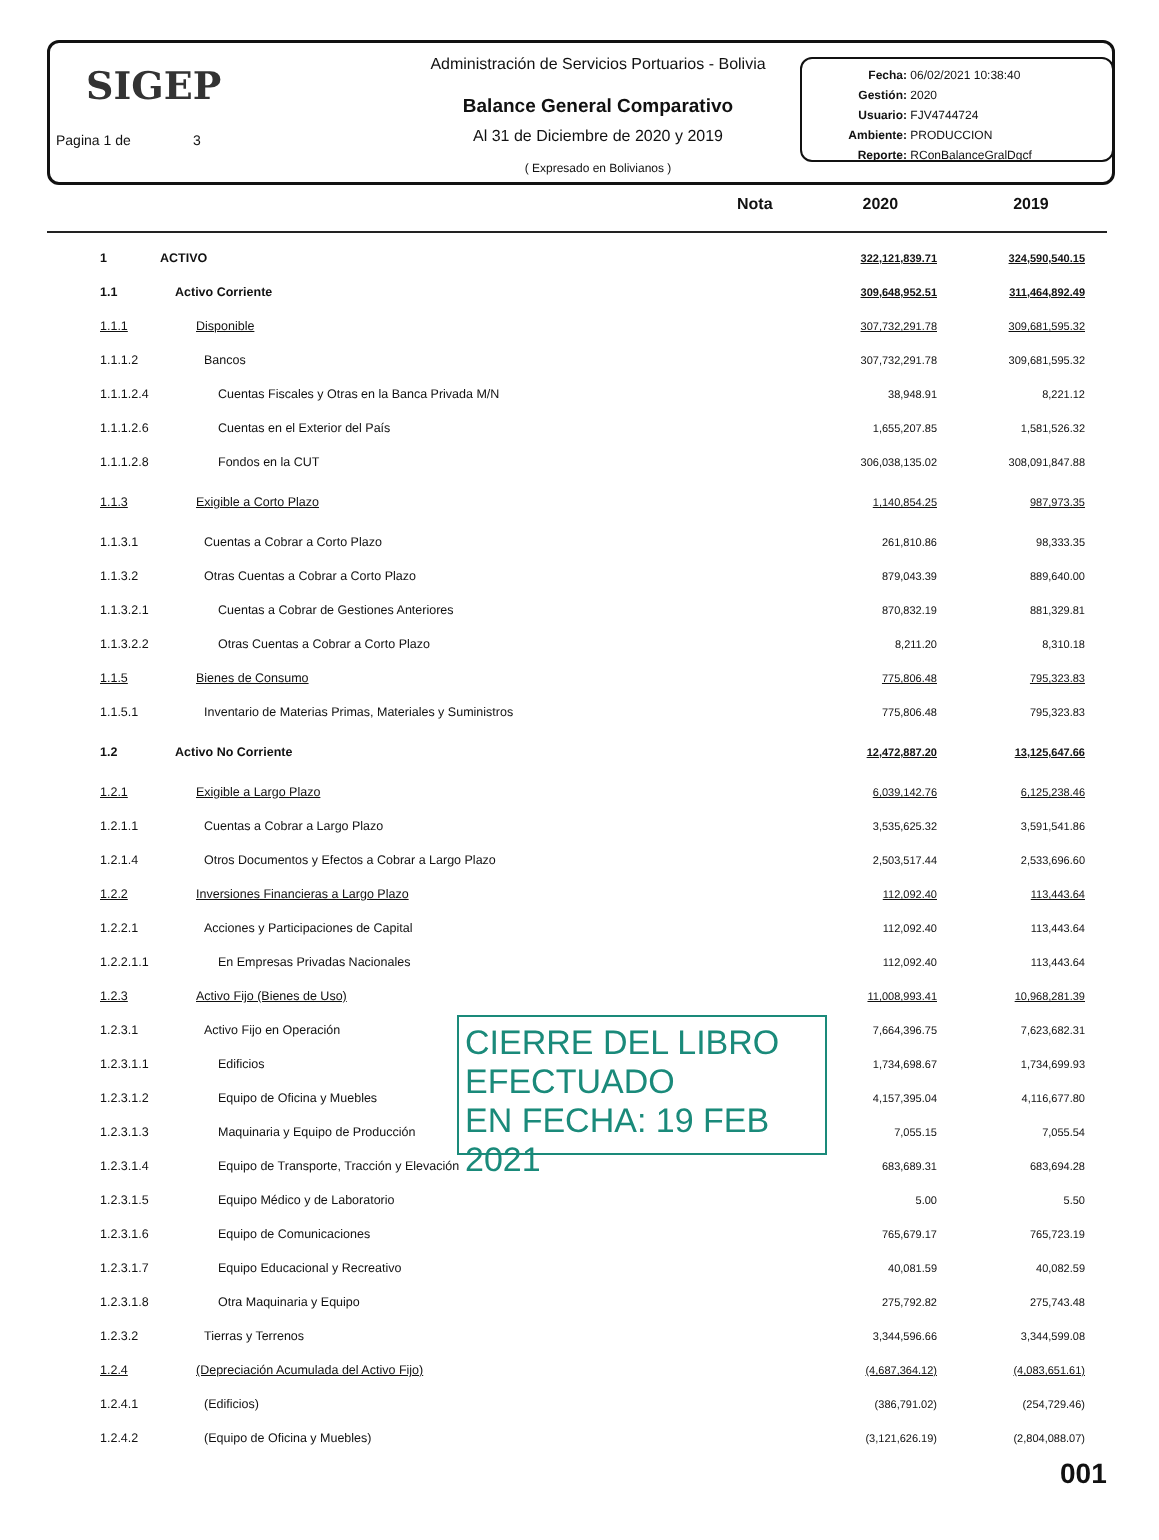SIGEP
Pagina 1 de 3
Administración de Servicios Portuarios - Bolivia
Balance General Comparativo
Al 31 de Diciembre de 2020 y 2019
( Expresado en Bolivianos )
Fecha: 06/02/2021 10:38:40
Gestión: 2020
Usuario: FJV4744724
Ambiente: PRODUCCION
Reporte: RConBalanceGralDgcf
Nota 2020 2019
| 1 | ACTIVO | 322,121,839.71 | 324,590,540.15 |
| 1.1 | Activo Corriente | 309,648,952.51 | 311,464,892.49 |
| 1.1.1 | Disponible | 307,732,291.78 | 309,681,595.32 |
| 1.1.1.2 | Bancos | 307,732,291.78 | 309,681,595.32 |
| 1.1.1.2.4 | Cuentas Fiscales y Otras en la Banca Privada M/N | 38,948.91 | 8,221.12 |
| 1.1.1.2.6 | Cuentas en el Exterior del País | 1,655,207.85 | 1,581,526.32 |
| 1.1.1.2.8 | Fondos en la CUT | 306,038,135.02 | 308,091,847.88 |
| 1.1.3 | Exigible a Corto Plazo | 1,140,854.25 | 987,973.35 |
| 1.1.3.1 | Cuentas a Cobrar a Corto Plazo | 261,810.86 | 98,333.35 |
| 1.1.3.2 | Otras Cuentas a Cobrar a Corto Plazo | 879,043.39 | 889,640.00 |
| 1.1.3.2.1 | Cuentas a Cobrar de Gestiones Anteriores | 870,832.19 | 881,329.81 |
| 1.1.3.2.2 | Otras Cuentas a Cobrar a Corto Plazo | 8,211.20 | 8,310.18 |
| 1.1.5 | Bienes de Consumo | 775,806.48 | 795,323.83 |
| 1.1.5.1 | Inventario de Materias Primas, Materiales y Suministros | 775,806.48 | 795,323.83 |
| 1.2 | Activo No Corriente | 12,472,887.20 | 13,125,647.66 |
| 1.2.1 | Exigible a Largo Plazo | 6,039,142.76 | 6,125,238.46 |
| 1.2.1.1 | Cuentas a Cobrar a Largo Plazo | 3,535,625.32 | 3,591,541.86 |
| 1.2.1.4 | Otros Documentos y Efectos a Cobrar a Largo Plazo | 2,503,517.44 | 2,533,696.60 |
| 1.2.2 | Inversiones Financieras a Largo Plazo | 112,092.40 | 113,443.64 |
| 1.2.2.1 | Acciones y Participaciones de Capital | 112,092.40 | 113,443.64 |
| 1.2.2.1.1 | En Empresas Privadas Nacionales | 112,092.40 | 113,443.64 |
| 1.2.3 | Activo Fijo (Bienes de Uso) | 11,008,993.41 | 10,968,281.39 |
| 1.2.3.1 | Activo Fijo en Operación | 7,664,396.75 | 7,623,682.31 |
| 1.2.3.1.1 | Edificios | 1,734,698.67 | 1,734,699.93 |
| 1.2.3.1.2 | Equipo de Oficina y Muebles | 4,157,395.04 | 4,116,677.80 |
| 1.2.3.1.3 | Maquinaria y Equipo de Producción | 7,055.15 | 7,055.54 |
| 1.2.3.1.4 | Equipo de Transporte, Tracción y Elevación | 683,689.31 | 683,694.28 |
| 1.2.3.1.5 | Equipo Médico y de Laboratorio | 5.00 | 5.50 |
| 1.2.3.1.6 | Equipo de Comunicaciones | 765,679.17 | 765,723.19 |
| 1.2.3.1.7 | Equipo Educacional y Recreativo | 40,081.59 | 40,082.59 |
| 1.2.3.1.8 | Otra Maquinaria y Equipo | 275,792.82 | 275,743.48 |
| 1.2.3.2 | Tierras y Terrenos | 3,344,596.66 | 3,344,599.08 |
| 1.2.4 | (Depreciación Acumulada del Activo Fijo) | (4,687,364.12) | (4,083,651.61) |
| 1.2.4.1 | (Edificios) | (386,791.02) | (254,729.46) |
| 1.2.4.2 | (Equipo de Oficina y Muebles) | (3,121,626.19) | (2,804,088.07) |
CIERRE DEL LIBRO EFECTUADO
EN FECHA: 19 FEB 2021
001